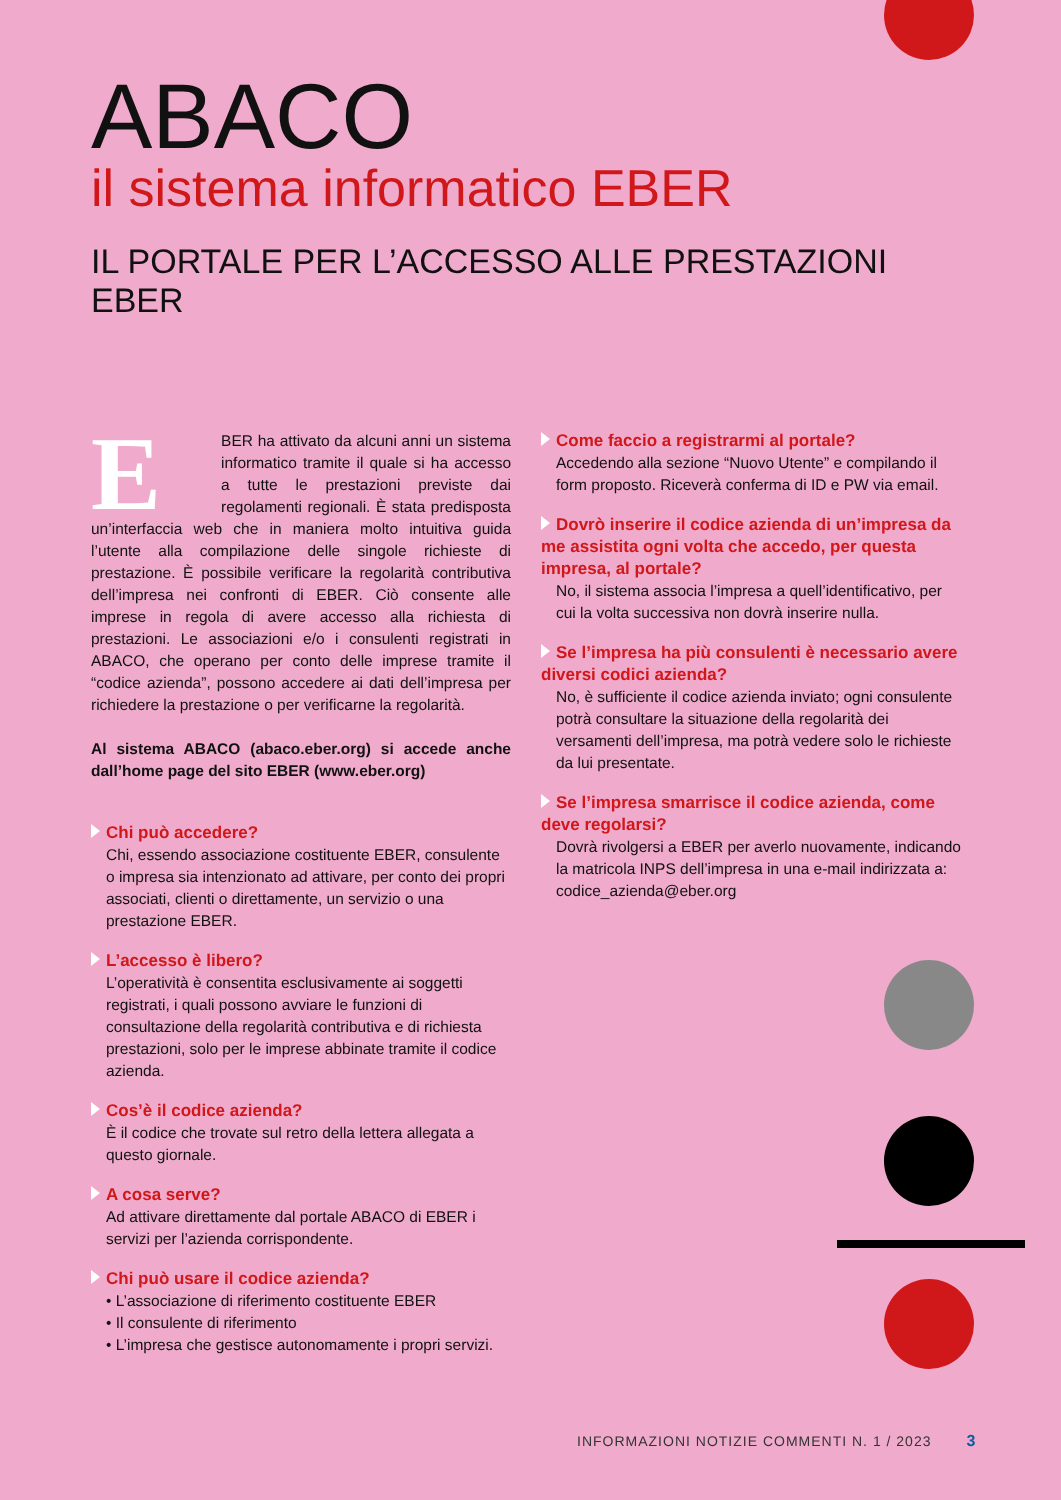ABACO
il sistema informatico EBER
IL PORTALE PER L’ACCESSO ALLE PRESTAZIONI EBER
EBER ha attivato da alcuni anni un sistema informatico tramite il quale si ha accesso a tutte le prestazioni previste dai regolamenti regionali. È stata predisposta un’interfaccia web che in maniera molto intuitiva guida l’utente alla compilazione delle singole richieste di prestazione. È possibile verificare la regolarità contributiva dell’impresa nei confronti di EBER. Ciò consente alle imprese in regola di avere accesso alla richiesta di prestazioni. Le associazioni e/o i consulenti registrati in ABACO, che operano per conto delle imprese tramite il “codice azienda”, possono accedere ai dati dell’impresa per richiedere la prestazione o per verificarne la regolarità.
Al sistema ABACO (abaco.eber.org) si accede anche dall’home page del sito EBER (www.eber.org)
Chi può accedere?
Chi, essendo associazione costituente EBER, consulente o impresa sia intenzionato ad attivare, per conto dei propri associati, clienti o direttamente, un servizio o una prestazione EBER.
L’accesso è libero?
L’operatività è consentita esclusivamente ai soggetti registrati, i quali possono avviare le funzioni di consultazione della regolarità contributiva e di richiesta prestazioni, solo per le imprese abbinate tramite il codice azienda.
Cos’è il codice azienda?
È il codice che trovate sul retro della lettera allegata a questo giornale.
A cosa serve?
Ad attivare direttamente dal portale ABACO di EBER i servizi per l’azienda corrispondente.
Chi può usare il codice azienda?
• L’associazione di riferimento costituente EBER
• Il consulente di riferimento
• L’impresa che gestisce autonomamente i propri servizi.
Come faccio a registrarmi al portale?
Accedendo alla sezione “Nuovo Utente” e compilando il form proposto. Riceverà conferma di ID e PW via email.
Dovrò inserire il codice azienda di un’impresa da me assistita ogni volta che accedo, per questa impresa, al portale?
No, il sistema associa l’impresa a quell’identificativo, per cui la volta successiva non dovrà inserire nulla.
Se l’impresa ha più consulenti è necessario avere diversi codici azienda?
No, è sufficiente il codice azienda inviato; ogni consulente potrà consultare la situazione della regolarità dei versamenti dell’impresa, ma potrà vedere solo le richieste da lui presentate.
Se l’impresa smarrisce il codice azienda, come deve regolarsi?
Dovrà rivolgersi a EBER per averlo nuovamente, indicando la matricola INPS dell’impresa in una e-mail indirizzata a: codice_azienda@eber.org
INFORMAZIONI NOTIZIE COMMENTI N. 1 / 2023 3